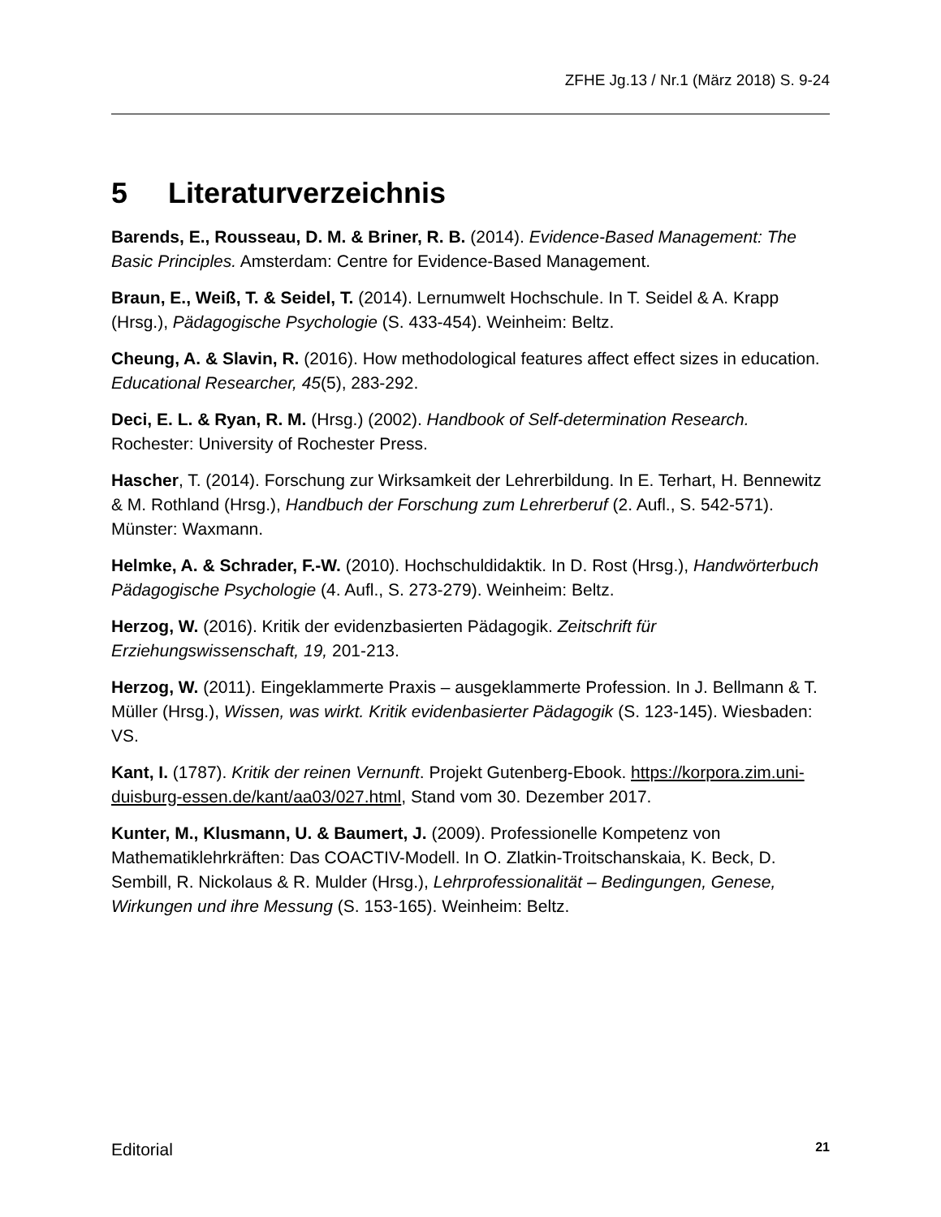ZFHE Jg.13 / Nr.1 (März 2018) S. 9-24
5 Literaturverzeichnis
Barends, E., Rousseau, D. M. & Briner, R. B. (2014). Evidence-Based Management: The Basic Principles. Amsterdam: Centre for Evidence-Based Management.
Braun, E., Weiß, T. & Seidel, T. (2014). Lernumwelt Hochschule. In T. Seidel & A. Krapp (Hrsg.), Pädagogische Psychologie (S. 433-454). Weinheim: Beltz.
Cheung, A. & Slavin, R. (2016). How methodological features affect effect sizes in education. Educational Researcher, 45(5), 283-292.
Deci, E. L. & Ryan, R. M. (Hrsg.) (2002). Handbook of Self-determination Research. Rochester: University of Rochester Press.
Hascher, T. (2014). Forschung zur Wirksamkeit der Lehrerbildung. In E. Terhart, H. Bennewitz & M. Rothland (Hrsg.), Handbuch der Forschung zum Lehrerberuf (2. Aufl., S. 542-571). Münster: Waxmann.
Helmke, A. & Schrader, F.-W. (2010). Hochschuldidaktik. In D. Rost (Hrsg.), Handwörterbuch Pädagogische Psychologie (4. Aufl., S. 273-279). Weinheim: Beltz.
Herzog, W. (2016). Kritik der evidenzbasierten Pädagogik. Zeitschrift für Erziehungswissenschaft, 19, 201-213.
Herzog, W. (2011). Eingeklammerte Praxis – ausgeklammerte Profession. In J. Bellmann & T. Müller (Hrsg.), Wissen, was wirkt. Kritik evidenbasierter Pädagogik (S. 123-145). Wiesbaden: VS.
Kant, I. (1787). Kritik der reinen Vernunft. Projekt Gutenberg-Ebook. https://korpora.zim.uni-duisburg-essen.de/kant/aa03/027.html, Stand vom 30. Dezember 2017.
Kunter, M., Klusmann, U. & Baumert, J. (2009). Professionelle Kompetenz von Mathematiklehrkräften: Das COACTIV-Modell. In O. Zlatkin-Troitschanskaia, K. Beck, D. Sembill, R. Nickolaus & R. Mulder (Hrsg.), Lehrprofessionalität – Bedingungen, Genese, Wirkungen und ihre Messung (S. 153-165). Weinheim: Beltz.
Editorial 21